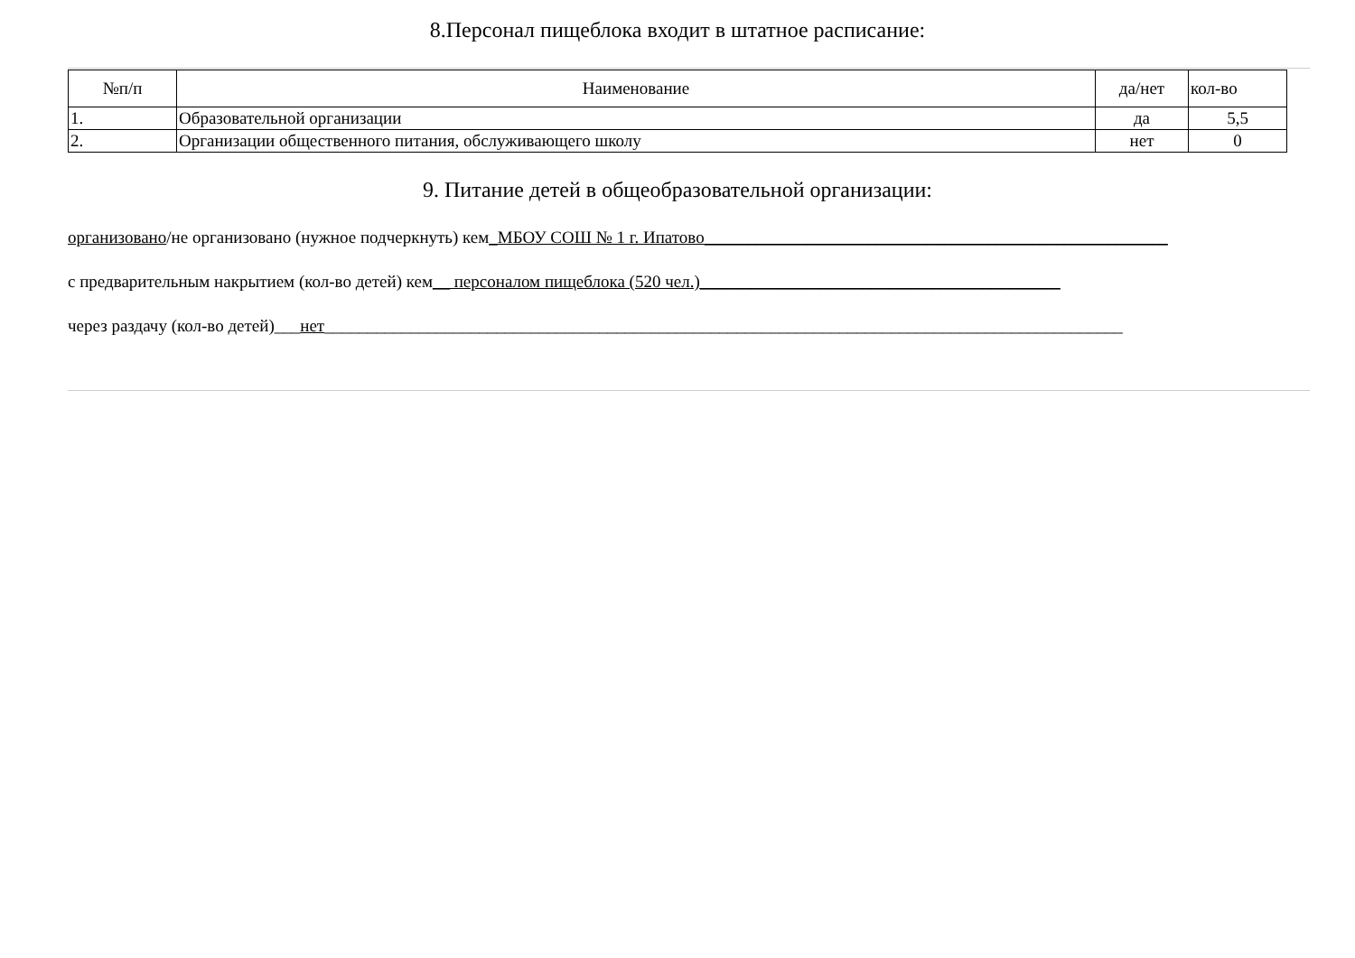8.Персонал пищеблока входит в штатное расписание:
| №п/п | Наименование | да/нет | кол-во |
| --- | --- | --- | --- |
| 1. | Образовательной организации | да | 5,5 |
| 2. | Организации общественного питания, обслуживающего школу | нет | 0 |
9. Питание детей в общеобразовательной организации:
организовано/не организовано (нужное подчеркнуть) кем_МБОУ СОШ № 1 г. Ипатово______________________________________________________
с предварительным накрытием (кол-во детей) кем__ персоналом пищеблока (520 чел.)__________________________________________
через раздачу (кол-во детей)___нет_____________________________________________________________________________________________